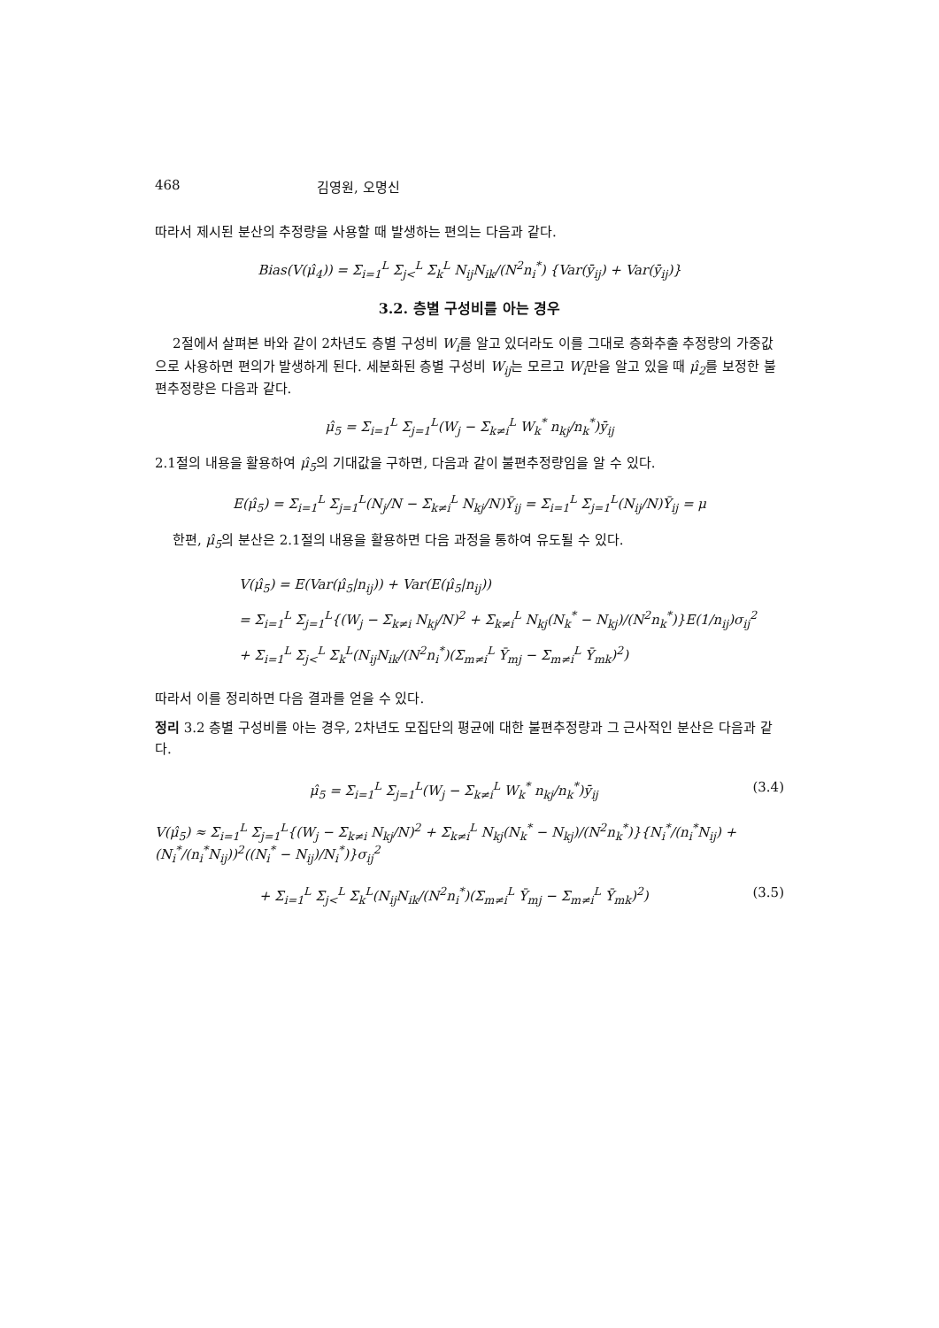468 김영원, 오명신
따라서 제시된 분산의 추정량을 사용할 때 발생하는 편의는 다음과 같다.
Bias(V(μ̂<sub>4</sub>)) = Σ<sub>i=1</sub><sup>L</sup> Σ<sub>j<</sub><sup>L</sup> Σ<sub>k</sub><sup>L</sup> N<sub>ij</sub>N<sub>ik</sub>/(N<sup>2</sup>n<sub>i</sub><sup>*</sup>) {Var(ȳ<sub>ij</sub>) + Var(ȳ<sub>ij</sub>)}
3.2. 층별 구성비를 아는 경우
2절에서 살펴본 바와 같이 2차년도 층별 구성비 W<sub>i</sub>를 알고 있더라도 이를 그대로 층화추출 추정량의 가중값으로 사용하면 편의가 발생하게 된다. 세분화된 층별 구성비 W<sub>ij</sub>는 모르고 W<sub>i</sub>만을 알고 있을 때 μ̂<sub>2</sub>를 보정한 불편추정량은 다음과 같다.
μ̂<sub>5</sub> = Σ<sub>i=1</sub><sup>L</sup> Σ<sub>j=1</sub><sup>L</sup>(W<sub>j</sub> − Σ<sub>k≠i</sub><sup>L</sup> W<sub>k</sub><sup>*</sup> n<sub>kj</sub>/n<sub>k</sub><sup>*</sup>)ȳ<sub>ij</sub>
2.1절의 내용을 활용하여 μ̂<sub>5</sub>의 기대값을 구하면, 다음과 같이 불편추정량임을 알 수 있다.
E(μ̂<sub>5</sub>) = Σ<sub>i=1</sub><sup>L</sup> Σ<sub>j=1</sub><sup>L</sup>(N<sub>j</sub>/N − Σ<sub>k≠i</sub><sup>L</sup> N<sub>kj</sub>/N)Ȳ<sub>ij</sub> = Σ<sub>i=1</sub><sup>L</sup> Σ<sub>j=1</sub><sup>L</sup>(N<sub>ij</sub>/N)Ȳ<sub>ij</sub> = μ
한편, μ̂<sub>5</sub>의 분산은 2.1절의 내용을 활용하면 다음 과정을 통하여 유도될 수 있다.
V(μ̂<sub>5</sub>) = E(Var(μ̂<sub>5</sub>|n<sub>ij</sub>)) + Var(E(μ̂<sub>5</sub>|n<sub>ij</sub>))
= Σ<sub>i=1</sub><sup>L</sup> Σ<sub>j=1</sub><sup>L</sup>{(W<sub>j</sub> − Σ<sub>k≠i</sub> N<sub>kj</sub>/N)<sup>2</sup> + Σ<sub>k≠i</sub><sup>L</sup> N<sub>kj</sub>(N<sub>k</sub><sup>*</sup> − N<sub>kj</sub>)/(N<sup>2</sup>n<sub>k</sub><sup>*</sup>)}E(1/n<sub>ij</sub>)σ<sub>ij</sub><sup>2</sup>
+ Σ<sub>i=1</sub><sup>L</sup> Σ<sub>j<</sub><sup>L</sup> Σ<sub>k</sub><sup>L</sup>(N<sub>ij</sub>N<sub>ik</sub>/(N<sup>2</sup>n<sub>i</sub><sup>*</sup>)(Σ<sub>m≠i</sub><sup>L</sup> Ȳ<sub>mj</sub> − Σ<sub>m≠i</sub><sup>L</sup> Ȳ<sub>mk</sub>)<sup>2</sup>)
따라서 이를 정리하면 다음 결과를 얻을 수 있다.
정리 3.2 층별 구성비를 아는 경우, 2차년도 모집단의 평균에 대한 불편추정량과 그 근사적인 분산은 다음과 같다.
μ̂<sub>5</sub> = Σ<sub>i=1</sub><sup>L</sup> Σ<sub>j=1</sub><sup>L</sup>(W<sub>j</sub> − Σ<sub>k≠i</sub><sup>L</sup> W<sub>k</sub><sup>*</sup> n<sub>kj</sub>/n<sub>k</sub><sup>*</sup>)ȳ<sub>ij</sub> (3.4)
V(μ̂<sub>5</sub>) ≈ Σ<sub>i=1</sub><sup>L</sup> Σ<sub>j=1</sub><sup>L</sup>{(W<sub>j</sub> − Σ<sub>k≠i</sub> N<sub>kj</sub>/N)<sup>2</sup> + Σ<sub>k≠i</sub><sup>L</sup> N<sub>kj</sub>(N<sub>k</sub><sup>*</sup> − N<sub>kj</sub>)/(N<sup>2</sup>n<sub>k</sub><sup>*</sup>)}{N<sub>i</sub><sup>*</sup>/(n<sub>i</sub><sup>*</sup>N<sub>ij</sub>) + (N<sub>i</sub><sup>*</sup>/(n<sub>i</sub><sup>*</sup>N<sub>ij</sub>))<sup>2</sup>((N<sub>i</sub><sup>*</sup> − N<sub>ij</sub>)/N<sub>i</sub><sup>*</sup>)}σ<sub>ij</sub><sup>2</sup>
+ Σ<sub>i=1</sub><sup>L</sup> Σ<sub>j<</sub><sup>L</sup> Σ<sub>k</sub><sup>L</sup>(N<sub>ij</sub>N<sub>ik</sub>/(N<sup>2</sup>n<sub>i</sub><sup>*</sup>)(Σ<sub>m≠i</sub><sup>L</sup> Ȳ<sub>mj</sub> − Σ<sub>m≠i</sub><sup>L</sup> Ȳ<sub>mk</sub>)<sup>2</sup>) (3.5)